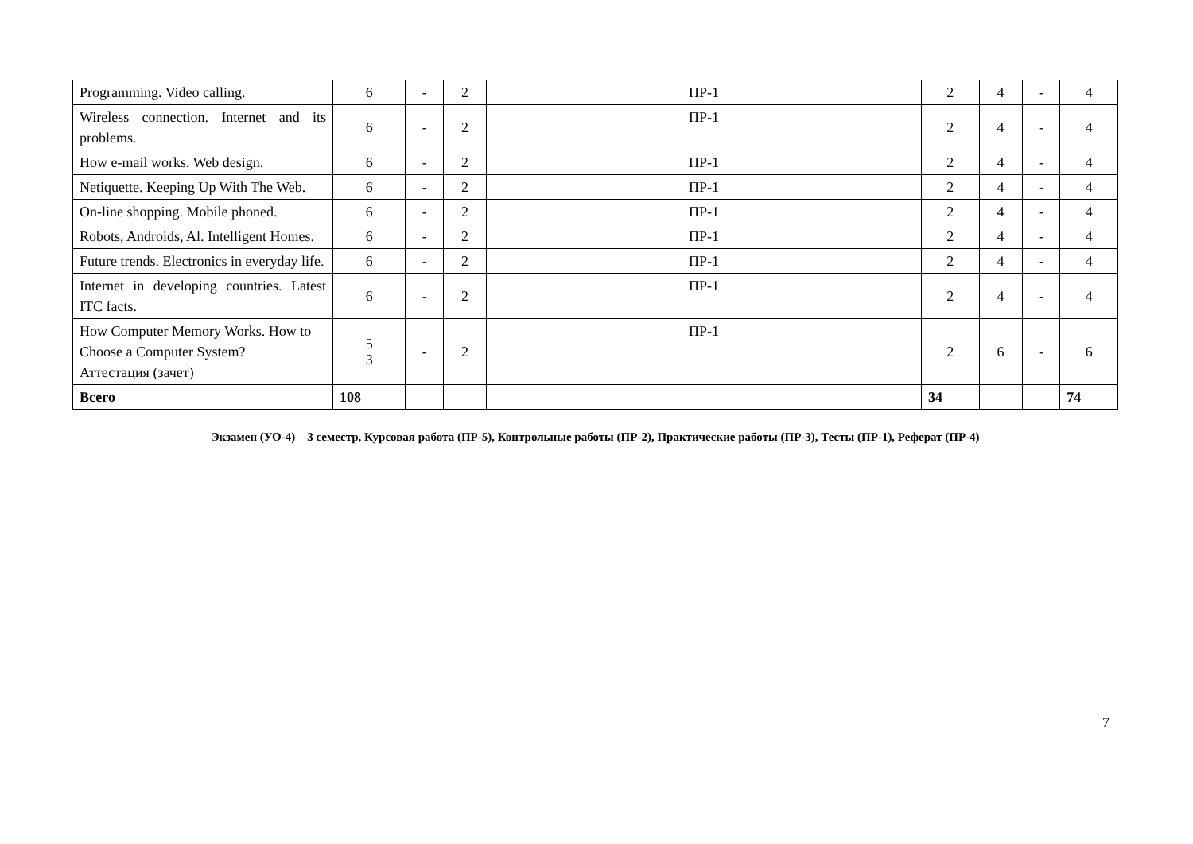| Programming. Video calling. | 6 | - | 2 | ПР-1 | 2 | 4 | - | 4 |
| Wireless connection. Internet and its problems. | 6 | - | 2 | ПР-1 | 2 | 4 | - | 4 |
| How e-mail works. Web design. | 6 | - | 2 | ПР-1 | 2 | 4 | - | 4 |
| Netiquette. Keeping Up With The Web. | 6 | - | 2 | ПР-1 | 2 | 4 | - | 4 |
| On-line shopping. Mobile phoned. | 6 | - | 2 | ПР-1 | 2 | 4 | - | 4 |
| Robots, Androids, Al. Intelligent Homes. | 6 | - | 2 | ПР-1 | 2 | 4 | - | 4 |
| Future trends. Electronics in everyday life. | 6 | - | 2 | ПР-1 | 2 | 4 | - | 4 |
| Internet in developing countries. Latest ITC facts. | 6 | - | 2 | ПР-1 | 2 | 4 | - | 4 |
| How Computer Memory Works. How to Choose a Computer System? Аттестация (зачет) | 5 3 | - | 2 | ПР-1 | 2 | 6 | - | 6 |
| Всего | 108 | | | | 34 | | | 74 |
Экзамен (УО-4) – 3 семестр, Курсовая работа (ПР-5), Контрольные работы (ПР-2), Практические работы (ПР-3), Тесты (ПР-1), Реферат (ПР-4)
7